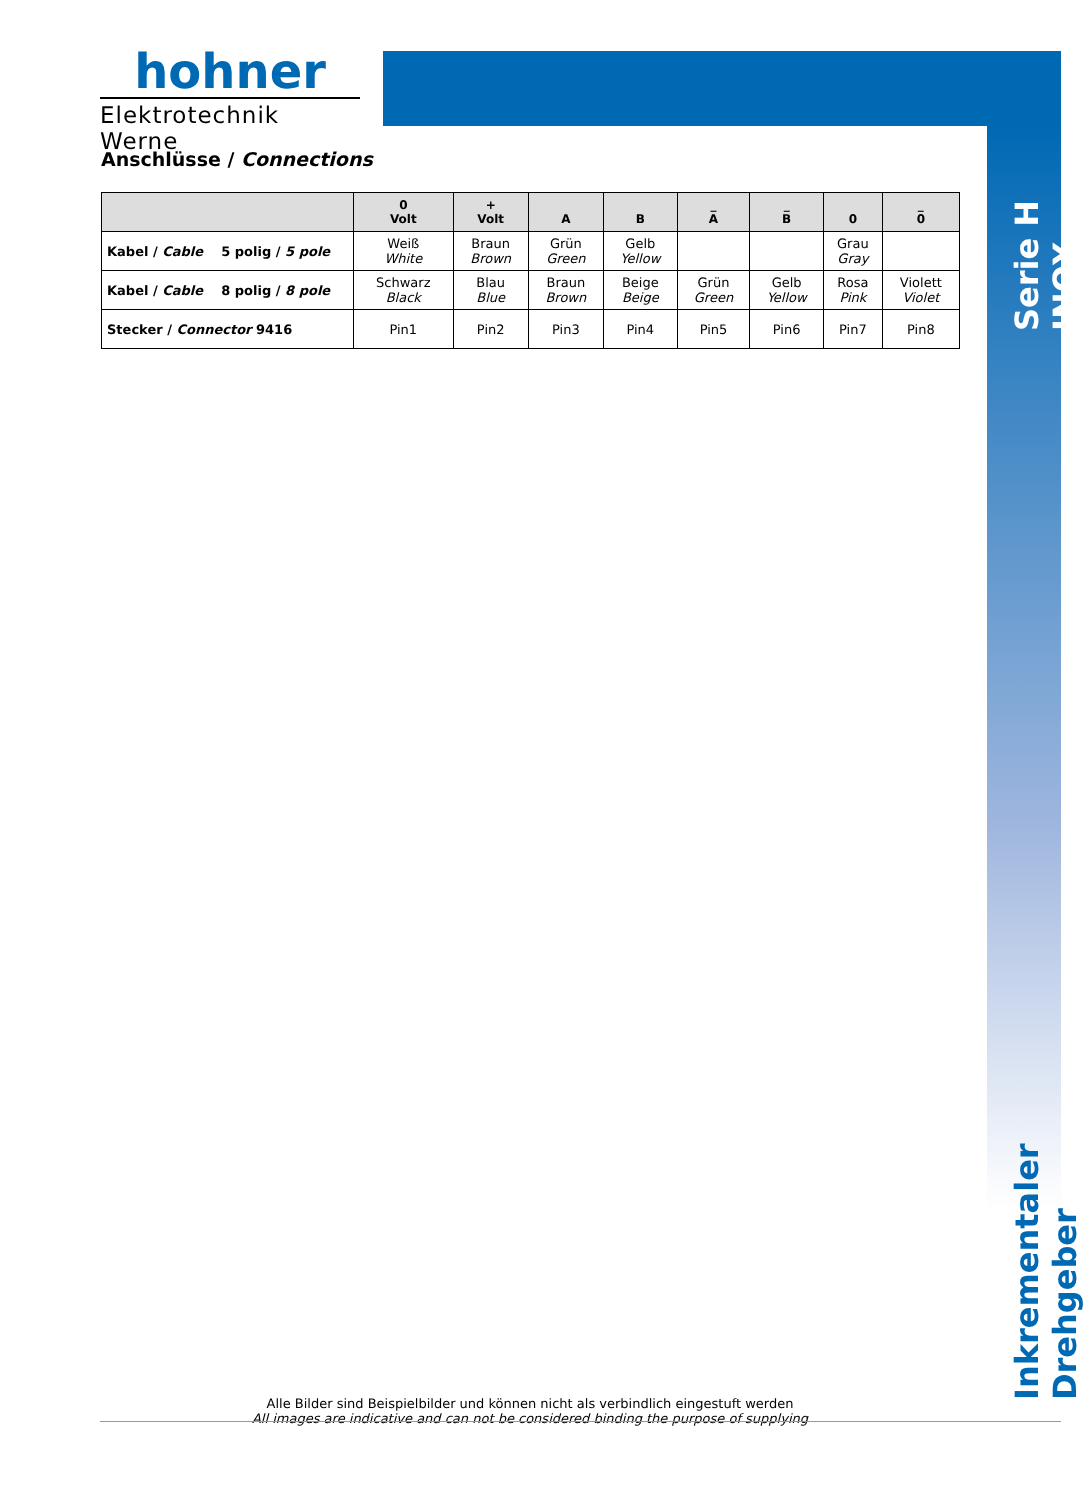hohner
Elektrotechnik Werne
Anschlüsse / Connections
| | 0 Volt | + Volt | A | B | _ A | _ B | 0 | _ 0 |
| --- | --- | --- | --- | --- | --- | --- | --- | --- |
| Kabel / Cable 5 polig / 5 pole | Weiß White | Braun Brown | Grün Green | Gelb Yellow | | | Grau Gray | |
| Kabel / Cable 8 polig / 8 pole | Schwarz Black | Blau Blue | Braun Brown | Beige Beige | Grün Green | Gelb Yellow | Rosa Pink | Violett Violet |
| Stecker / Connector 9416 | Pin1 | Pin2 | Pin3 | Pin4 | Pin5 | Pin6 | Pin7 | Pin8 |
Serie H INOX
Inkrementaler Drehgeber
Alle Bilder sind Beispielbilder und können nicht als verbindlich eingestuft werden
All images are indicative and can not be considered binding the purpose of supplying